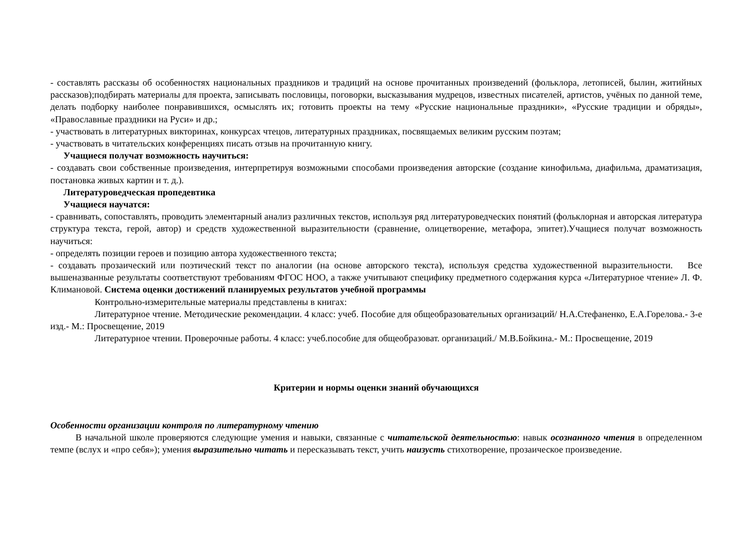- составлять рассказы об особенностях национальных праздников и традиций на основе прочитанных произведений (фольклора, летописей, былин, житийных рассказов);подбирать материалы для проекта, записывать пословицы, поговорки, высказывания мудрецов, известных писателей, артистов, учёных по данной теме, делать подборку наиболее понравившихся, осмыслять их; готовить проекты на тему «Русские национальные праздники», «Русские традиции и обряды», «Православные праздники на Руси» и др.;
- участвовать в литературных викторинах, конкурсах чтецов, литературных праздниках, посвящаемых великим русским поэтам;
- участвовать в читательских конференциях писать отзыв на прочитанную книгу.
Учащиеся получат возможность научиться:
- создавать свои собственные произведения, интерпретируя возможными способами произведения авторские (создание кинофильма, диафильма, драматизация, постановка живых картин и т. д.).
Литературоведческая пропедевтика
Учащиеся научатся:
- сравнивать, сопоставлять, проводить элементарный анализ различных текстов, используя ряд литературоведческих понятий (фольклорная и авторская литература структура текста, герой, автор) и средств художественной выразительности (сравнение, олицетворение, метафора, эпитет).Учащиеся получат возможность научиться:
- определять позиции героев и позицию автора художественного текста;
- создавать прозаический или поэтический текст по аналогии (на основе авторского текста), используя средства художественной выразительности. Все вышеназванные результаты соответствуют требованиям ФГОС НОО, а также учитывают специфику предметного содержания курса «Литературное чтение» Л. Ф. Климановой. Система оценки достижений планируемых результатов учебной программы
Контрольно-измерительные материалы представлены в книгах:
Литературное чтение. Методические рекомендации. 4 класс: учеб. Пособие для общеобразовательных организаций/ Н.А.Стефаненко, Е.А.Горелова.- 3-е изд.- М.: Просвещение, 2019
Литературное чтении. Проверочные работы. 4 класс: учеб.пособие для общеобразоват. организаций./ М.В.Бойкина.- М.: Просвещение, 2019
Критерии и нормы оценки знаний обучающихся
Особенности организации контроля по литературному чтению
В начальной школе проверяются следующие умения и навыки, связанные с читательской деятельностью: навык осознанного чтения в определенном темпе (вслух и «про себя»); умения выразительно читать и пересказывать текст, учить наизусть стихотворение, прозаическое произведение.